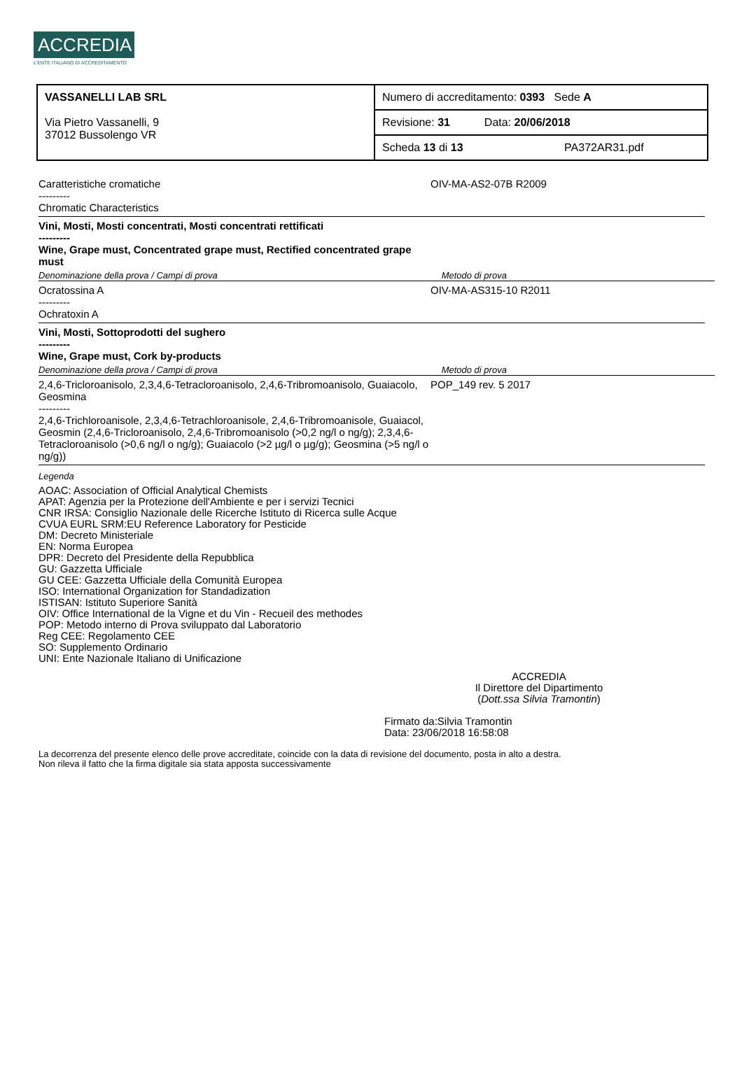ACCREDIA
L'ENTE ITALIANO DI ACCREDITAMENTO
| VASSANELLI LAB SRL Via Pietro Vassanelli, 9 37012 Bussolengo VR | Numero di accreditamento: 0393 Sede A |
| | Revisione: 31 Data: 20/06/2018 |
| | Scheda 13 di 13 PA372AR31.pdf |
Caratteristiche cromatiche
---------
Chromatic Characteristics
OIV-MA-AS2-07B R2009
Vini, Mosti, Mosti concentrati, Mosti concentrati rettificati
---------
Wine, Grape must, Concentrated grape must, Rectified concentrated grape must
Denominazione della prova / Campi di prova Metodo di prova
Ocratossina A
---------
Ochratoxin A
OIV-MA-AS315-10 R2011
Vini, Mosti, Sottoprodotti del sughero
---------
Wine, Grape must, Cork by-products
Denominazione della prova / Campi di prova Metodo di prova
2,4,6-Tricloroanisolo, 2,3,4,6-Tetracloroanisolo, 2,4,6-Tribromoanisolo, Guaiacolo, Geosmina
---------
2,4,6-Trichloroanisole, 2,3,4,6-Tetrachloroanisole, 2,4,6-Tribromoanisole, Guaiacol, Geosmin (2,4,6-Tricloroanisolo, 2,4,6-Tribromoanisolo (>0,2 ng/l o ng/g); 2,3,4,6-Tetracloroanisolo (>0,6 ng/l o ng/g); Guaiacolo (>2 µg/l o µg/g); Geosmina (>5 ng/l o ng/g))
POP_149 rev. 5 2017
Legenda
AOAC: Association of Official Analytical Chemists
APAT: Agenzia per la Protezione dell'Ambiente e per i servizi Tecnici
CNR IRSA: Consiglio Nazionale delle Ricerche Istituto di Ricerca sulle Acque
CVUA EURL SRM:EU Reference Laboratory for Pesticide
DM: Decreto Ministeriale
EN: Norma Europea
DPR: Decreto del Presidente della Repubblica
GU: Gazzetta Ufficiale
GU CEE: Gazzetta Ufficiale della Comunità Europea
ISO: International Organization for Standadization
ISTISAN: Istituto Superiore Sanità
OIV: Office International de la Vigne et du Vin - Recueil des methodes
POP: Metodo interno di Prova sviluppato dal Laboratorio
Reg CEE: Regolamento CEE
SO: Supplemento Ordinario
UNI: Ente Nazionale Italiano di Unificazione
ACCREDIA
Il Direttore del Dipartimento
(Dott.ssa Silvia Tramontin)
Firmato da:Silvia Tramontin
Data: 23/06/2018 16:58:08
La decorrenza del presente elenco delle prove accreditate, coincide con la data di revisione del documento, posta in alto a destra.
Non rileva il fatto che la firma digitale sia stata apposta successivamente